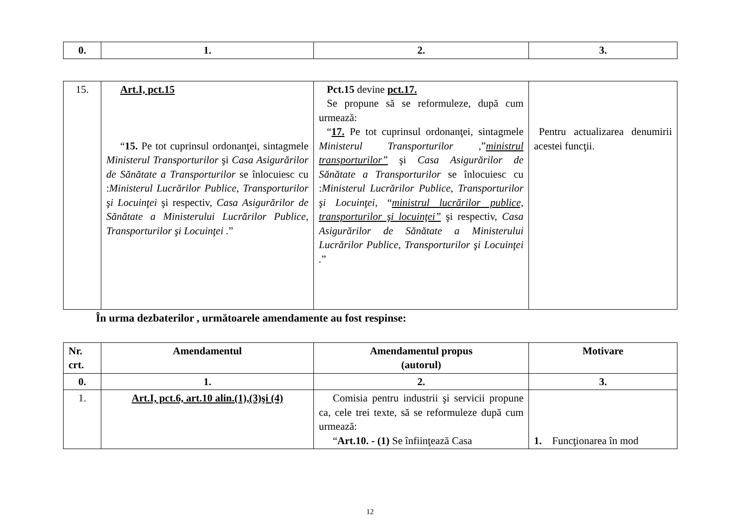| 0. | 1. | 2. | 3. |
| --- | --- | --- | --- |
| 15. | Art.I, pct.15 “ 15. Pe tot cuprinsul ordonanţei, sintagmele Ministerul Transporturilor şi Casa Asigurărilor de Sănătate a Transporturilor se înlocuiesc cu : Ministerul Lucrărilor Publice, Transporturilor şi Locuinţei şi respectiv, Casa Asigurărilor de Sănătate a Ministerului Lucrărilor Publice, Transporturilor şi Locuinţei . ” | Pct.15 devine pct.17. Se propune să se reformuleze, după cum urmează: “ 17. Pe tot cuprinsul ordonanţei, sintagmele Ministerul Transporturilor ,” ministrul transporturilor” şi Casa Asigurărilor de Sănătate a Transporturilor se înlocuiesc cu : Ministerul Lucrărilor Publice, Transporturilor şi Locuinţei , “ ministrul lucrărilor publice, transporturilor şi locuinţei” şi respectiv, Casa Asigurărilor de Sănătate a Ministerului Lucrărilor Publice, Transporturilor şi Locuinţei . ” | Pentru actualizarea denumirii acestei funcţii. |
În urma dezbaterilor , următoarele amendamente au fost respinse:
| Nr. crt. | Amendamentul | Amendamentul propus (autorul) | Motivare |
| --- | --- | --- | --- |
| 0. | 1. | 2. | 3. |
| 1. | Art.I, pct.6, art.10 alin.(1),(3)şi (4) | Comisia pentru industrii şi servicii propune ca, cele trei texte, să se reformuleze după cum urmează: “ Art.10. - (1) Se înfiinţează Casa | 1. Funcţionarea în mod |
12